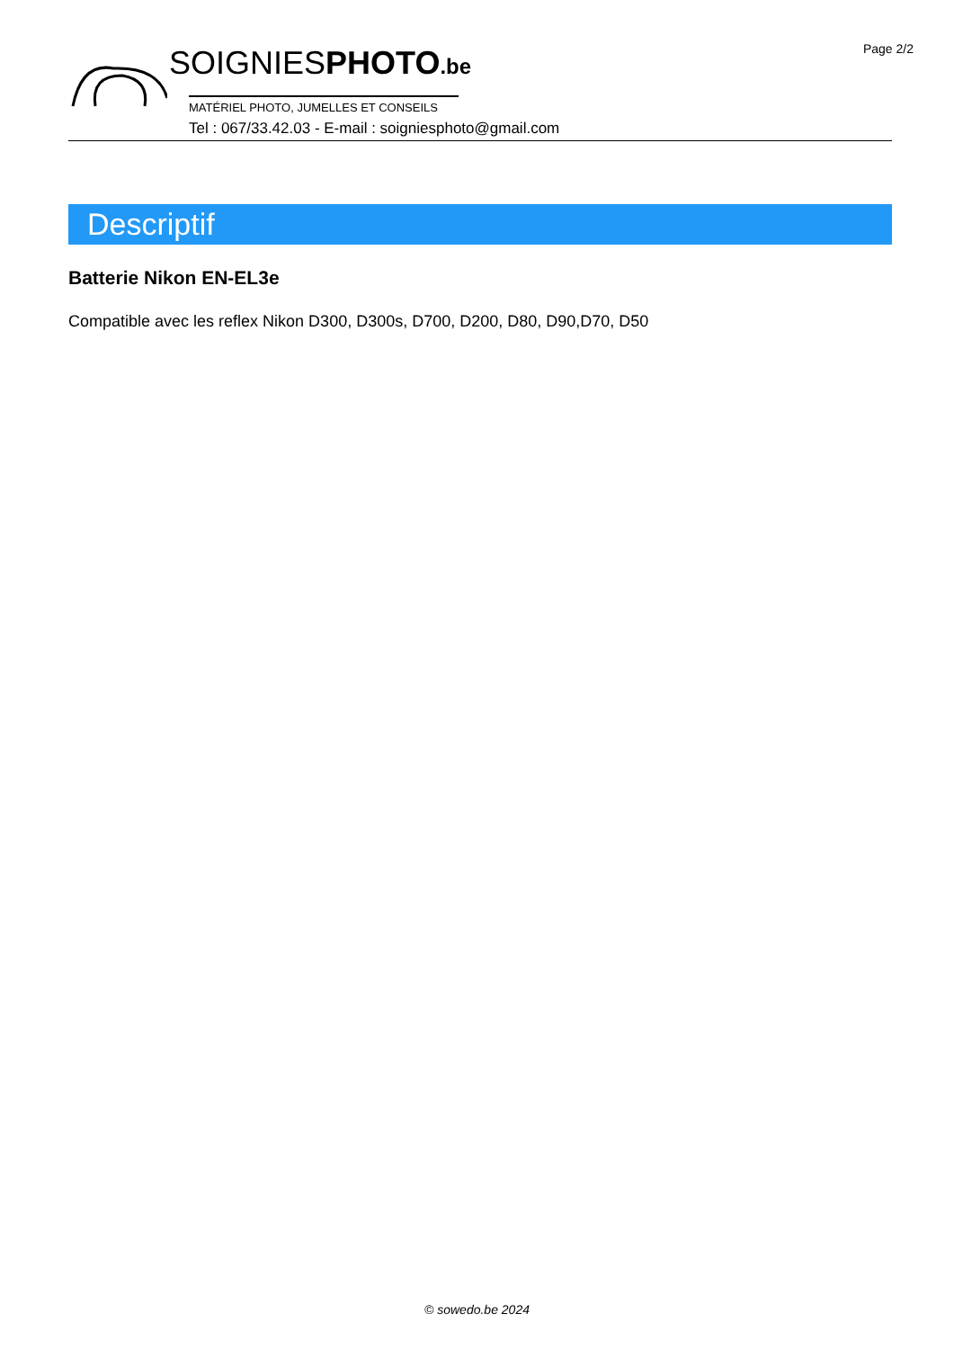Page 2/2
SOIGNIESPHOTO.be
MATÉRIEL PHOTO, JUMELLES ET CONSEILS
Tel : 067/33.42.03 - E-mail : soigniesphoto@gmail.com
Descriptif
Batterie Nikon EN-EL3e
Compatible avec les reflex Nikon D300, D300s, D700, D200, D80, D90,D70, D50
© sowedo.be 2024